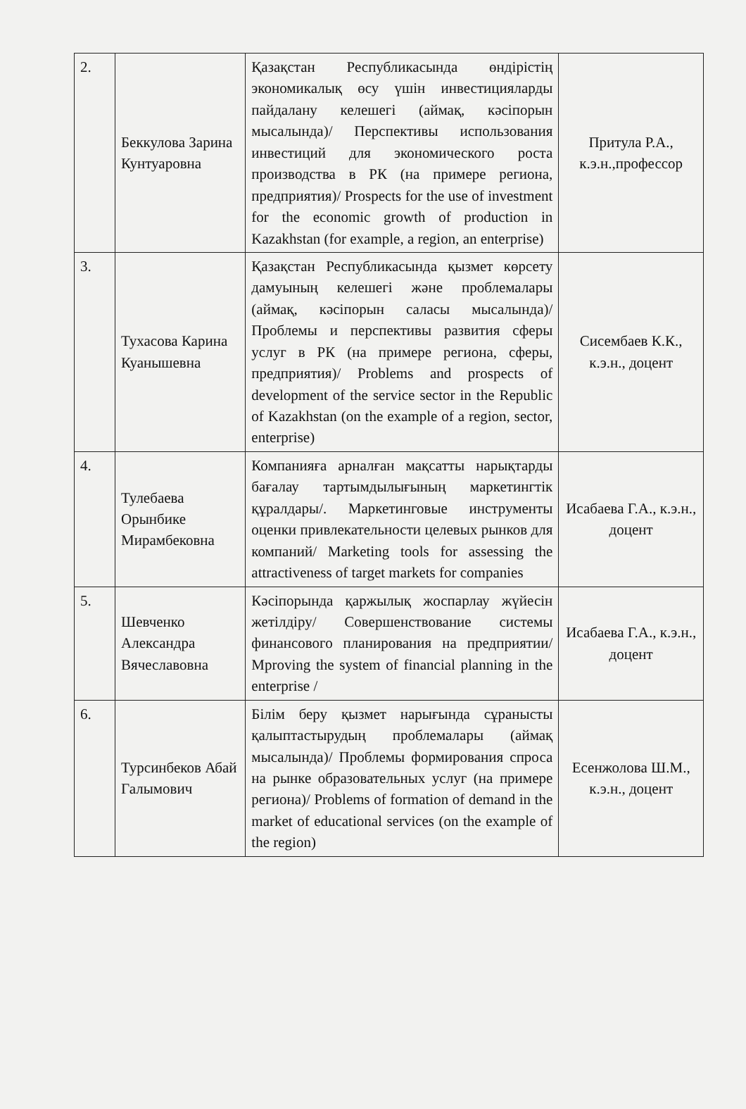| 2. | Беккулова Зарина Кунтуаровна | Қазақстан Республикасында өндірістің экономикалық өсу үшін инвестицияларды пайдалану келешегі (аймақ, кәсіпорын мысалында)/ Перспективы использования инвестиций для экономического роста производства в РК (на примере региона, предприятия)/ Prospects for the use of investment for the economic growth of production in Kazakhstan (for example, a region, an enterprise) | Притула Р.А., к.э.н.,профессор |
| 3. | Тухасова Карина Куанышевна | Қазақстан Республикасында қызмет көрсету дамуының келешегі және проблемалары (аймақ, кәсіпорын саласы мысалында)/Проблемы и перспективы развития сферы услуг в РК (на примере региона, сферы, предприятия)/ Problems and prospects of development of the service sector in the Republic of Kazakhstan (on the example of a region, sector, enterprise) | Сисембаев К.К., к.э.н., доцент |
| 4. | Тулебаева Орынбике Мирамбековна | Компанияға арналған мақсатты нарықтарды бағалау тартымдылығының маркетингтік құралдары/. Маркетинговые инструменты оценки привлекательности целевых рынков для компаний/ Marketing tools for assessing the attractiveness of target markets for companies | Исабаева Г.А., к.э.н., доцент |
| 5. | Шевченко Александра Вячеславовна | Кәсіпорында қаржылық жоспарлау жүйесін жетілдіру/ Совершенствование системы финансового планирования на предприятии/ Mproving the system of financial planning in the enterprise / | Исабаева Г.А., к.э.н., доцент |
| 6. | Турсинбеков Абай Галымович | Білім беру қызмет нарығында сұранысты қалыптастырудың проблемалары (аймақ мысалында)/ Проблемы формирования спроса на рынке образовательных услуг (на примере региона)/ Problems of formation of demand in the market of educational services (on the example of the region) | Есенжолова Ш.М., к.э.н., доцент |